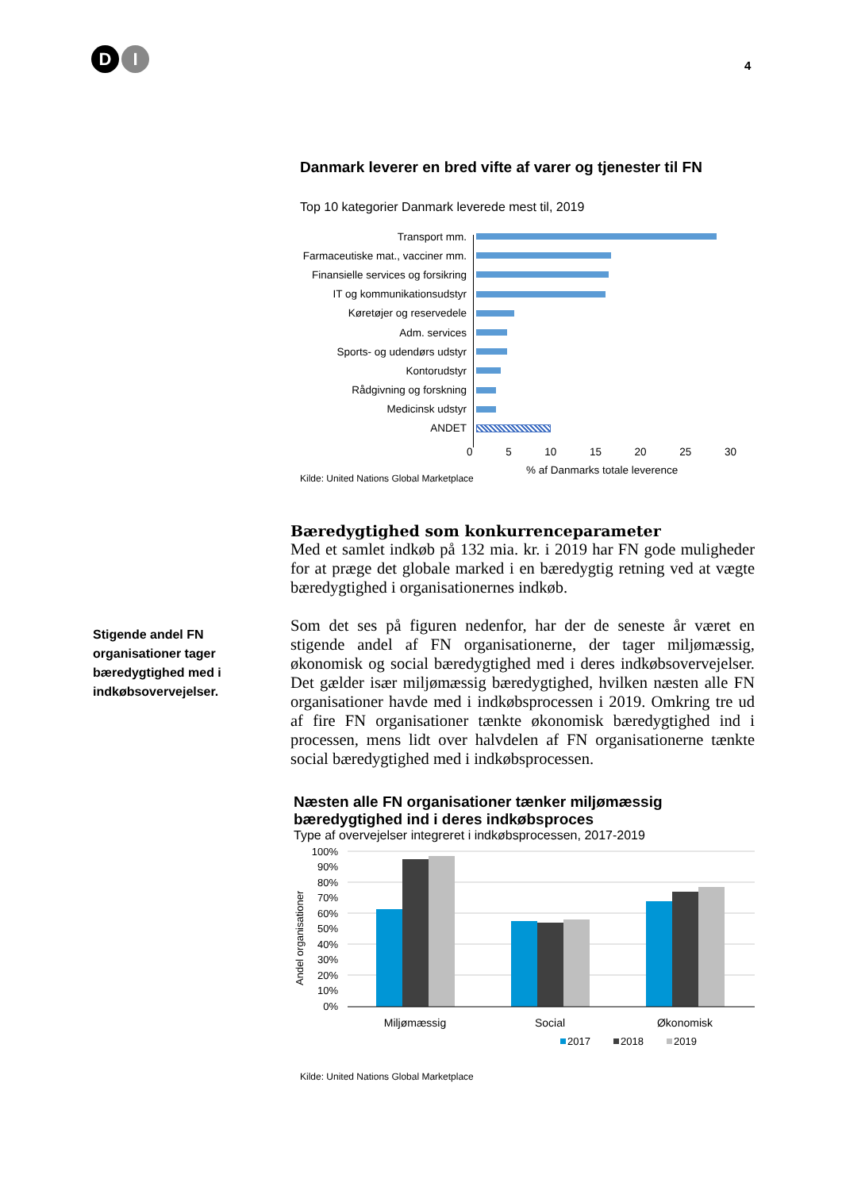D I
4
Danmark leverer en bred vifte af varer og tjenester til FN
Top 10 kategorier Danmark leverede mest til, 2019
Transport mm.
Farmaceutiske mat., vacciner mm.
Finansielle services og forsikring
IT og kommunikationsudstyr
Køretøjer og reservedele
Adm. services
Sports- og udendørs udstyr
Kontorudstyr
Rådgivning og forskning
Medicinsk udstyr
ANDET
0 5 10 15 20 25 30
% af Danmarks totale leverence
Kilde: United Nations Global Marketplace
Bæredygtighed som konkurrenceparameter
Med et samlet indkøb på 132 mia. kr. i 2019 har FN gode muligheder for at præge det globale marked i en bæredygtig retning ved at vægte bæredygtighed i organisationernes indkøb.
Som det ses på figuren nedenfor, har der de seneste år været en stigende andel af FN organisationerne, der tager miljømæssig, økonomisk og social bæredygtighed med i deres indkøbsovervejelser. Det gælder især miljømæssig bæredygtighed, hvilken næsten alle FN organisationer havde med i indkøbsprocessen i 2019. Omkring tre ud af fire FN organisationer tænkte økonomisk bæredygtighed ind i processen, mens lidt over halvdelen af FN organisationerne tænkte social bæredygtighed med i indkøbsprocessen.
Næsten alle FN organisationer tænker miljømæssig bæredygtighed ind i deres indkøbsproces
Type af overvejelser integreret i indkøbsprocessen, 2017-2019
Andel organisationer
100%
90%
80%
70%
60%
50%
40%
30%
20%
10%
0%
Miljømæssig
Social
Økonomisk
2017
2018
2019
Kilde: United Nations Global Marketplace
Stigende andel FN organisationer tager bæredygtighed med i indkøbsovervejelser.